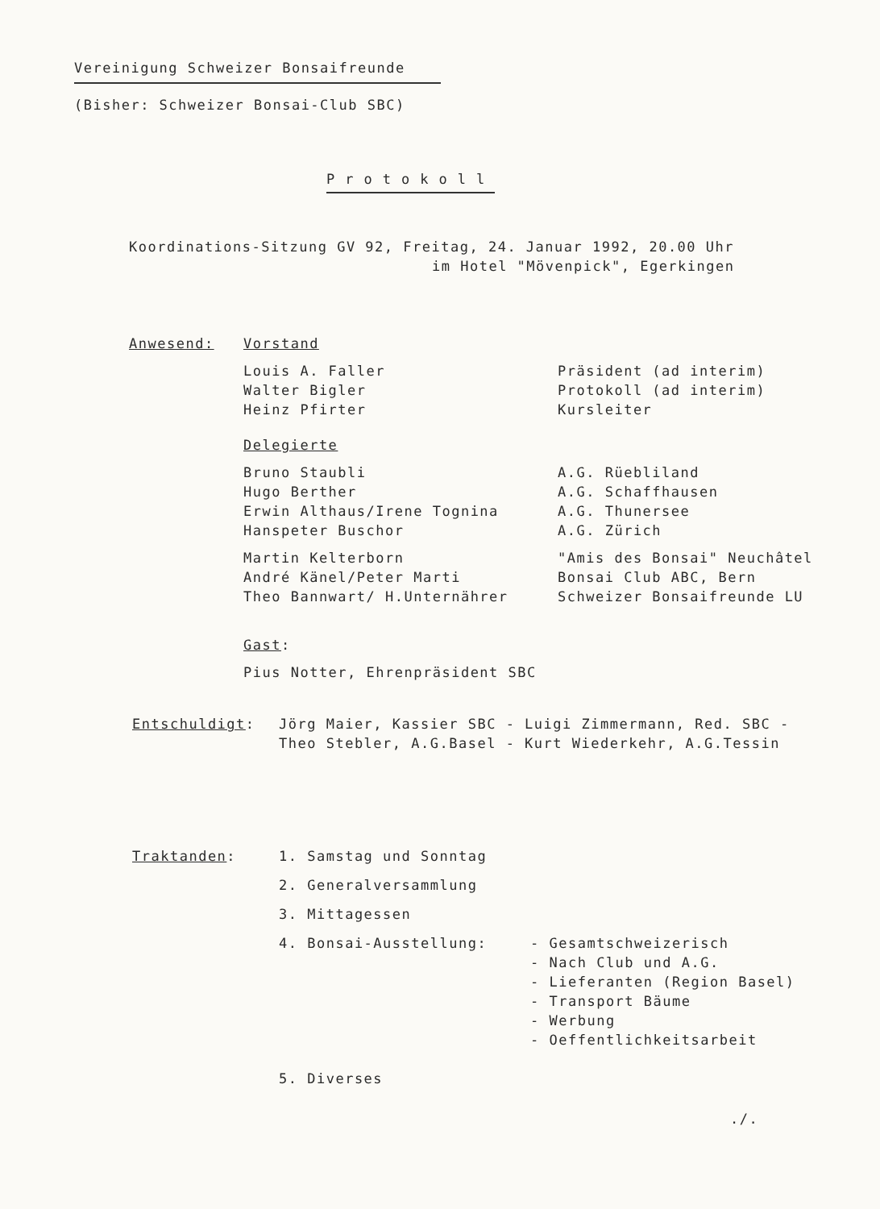Vereinigung Schweizer Bonsaifreunde
(Bisher: Schweizer Bonsai-Club SBC)
Protokoll
Koordinations-Sitzung GV 92, Freitag, 24. Januar 1992, 20.00 Uhr
im Hotel "Mövenpick", Egerkingen
| Anwesend: | Vorstand | |
| | Louis A. Faller Walter Bigler Heinz Pfirter | Präsident (ad interim) Protokoll (ad interim) Kursleiter |
| | Delegierte | |
| | Bruno Staubli Hugo Berther Erwin Althaus/Irene Tognina Hanspeter Buschor | A.G. Rüebliland A.G. Schaffhausen A.G. Thunersee A.G. Zürich |
| | Martin Kelterborn André Känel/Peter Marti Theo Bannwart/ H.Unternährer | "Amis des Bonsai" Neuchâtel Bonsai Club ABC, Bern Schweizer Bonsaifreunde LU |
| | Gast : | |
| | Pius Notter, Ehrenpräsident SBC | |
| Entschuldigt : | Jörg Maier, Kassier SBC - Luigi Zimmermann, Red. SBC - Theo Stebler, A.G.Basel - Kurt Wiederkehr, A.G.Tessin |
| Traktanden : | 1. Samstag und Sonntag | |
| | 2. Generalversammlung | |
| | 3. Mittagessen | |
| | 4. Bonsai-Ausstellung: | - Gesamtschweizerisch - Nach Club und A.G. - Lieferanten (Region Basel) - Transport Bäume - Werbung - Oeffentlichkeitsarbeit |
| | 5. Diverses | |
./.